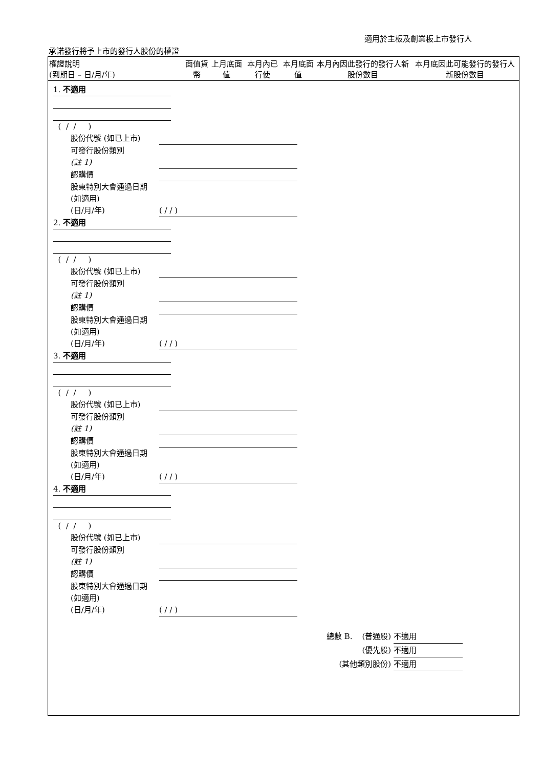適用於主板及創業板上市發行人
承諾發行將予上市的發行人股份的權證
| 權證說明 (到期日 – 日/月/年) | 面值貨幣 | 上月底面值 | 本月內已行使 | 本月底面值 | 本月內因此發行的發行人新股份數目 | 本月底因此可能發行的發行人新股份數目 |
| --- | --- | --- | --- | --- | --- | --- |
1. 不適用
( / / )
股份代號 (如已上市)
可發行股份類別
(註 1)
認購價
股東特別大會通過日期 (如適用)
(日/月/年) ( / / )
2. 不適用
( / / )
股份代號 (如已上市)
可發行股份類別
(註 1)
認購價
股東特別大會通過日期 (如適用)
(日/月/年) ( / / )
3. 不適用
( / / )
股份代號 (如已上市)
可發行股份類別
(註 1)
認購價
股東特別大會通過日期 (如適用)
(日/月/年) ( / / )
4. 不適用
( / / )
股份代號 (如已上市)
可發行股份類別
(註 1)
認購價
股東特別大會通過日期 (如適用)
(日/月/年) ( / / )
總數 B. (普通股) 不適用
(優先股) 不適用
(其他類別股份) 不適用